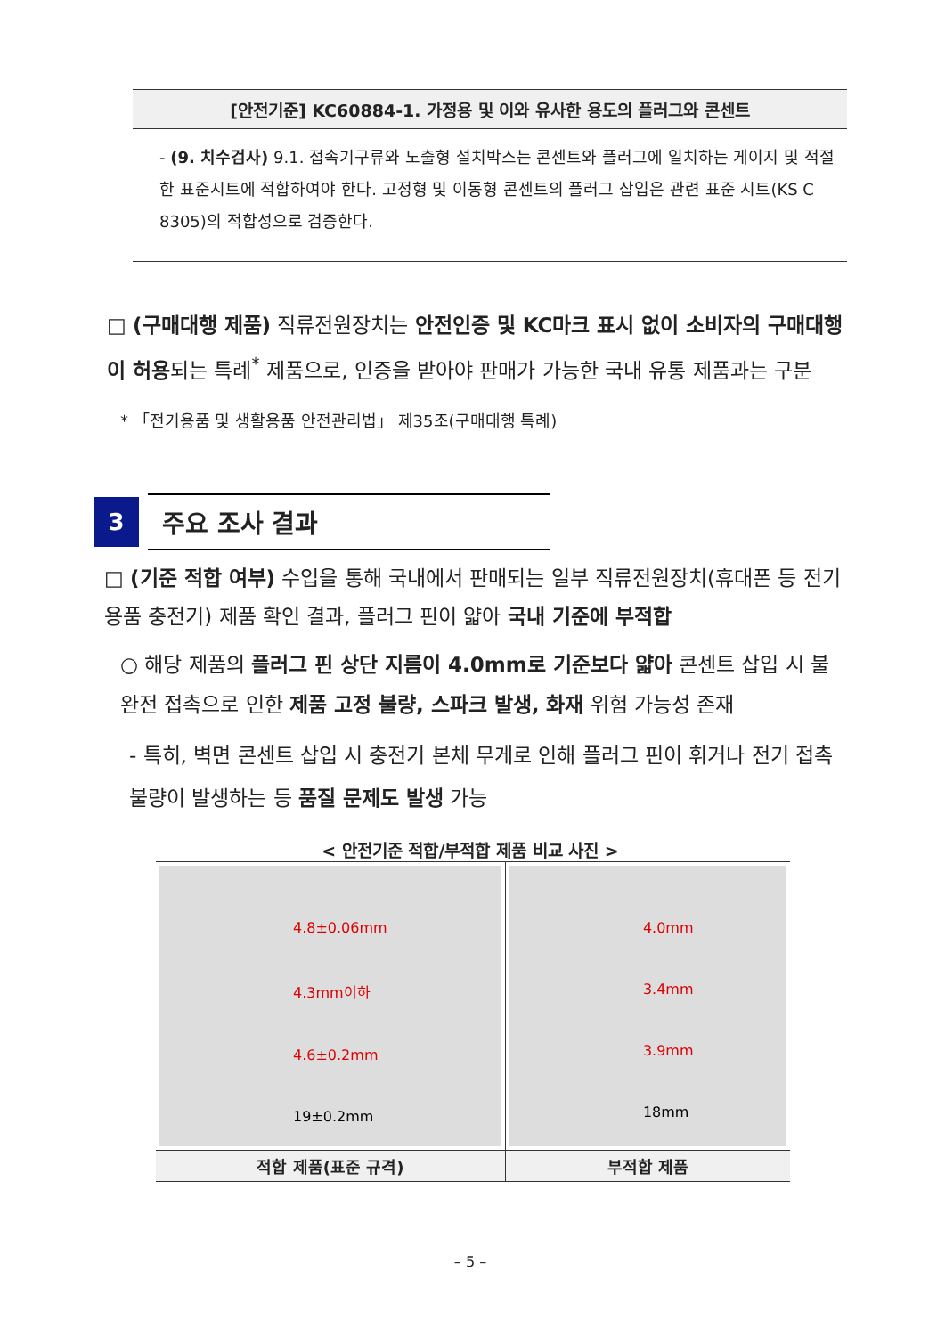[안전기준] KC60884-1. 가정용 및 이와 유사한 용도의 플러그와 콘센트
- (9. 치수검사) 9.1. 접속기구류와 노출형 설치박스는 콘센트와 플러그에 일치하는 게이지 및 적절한 표준시트에 적합하여야 한다. 고정형 및 이동형 콘센트의 플러그 삽입은 관련 표준 시트(KS C 8305)의 적합성으로 검증한다.
□ (구매대행 제품) 직류전원장치는 안전인증 및 KC마크 표시 없이 소비자의 구매대행이 허용되는 특례<sup>*</sup> 제품으로, 인증을 받아야 판매가 가능한 국내 유통 제품과는 구분
* 「전기용품 및 생활용품 안전관리법」 제35조(구매대행 특례)
3
주요 조사 결과
□ (기준 적합 여부) 수입을 통해 국내에서 판매되는 일부 직류전원장치(휴대폰 등 전기용품 충전기) 제품 확인 결과, 플러그 핀이 얇아 국내 기준에 부적합
○ 해당 제품의 플러그 핀 상단 지름이 4.0mm로 기준보다 얇아 콘센트 삽입 시 불완전 접촉으로 인한 제품 고정 불량, 스파크 발생, 화재 위험 가능성 존재
- 특히, 벽면 콘센트 삽입 시 충전기 본체 무게로 인해 플러그 핀이 휘거나 전기 접촉 불량이 발생하는 등 품질 문제도 발생 가능
< 안전기준 적합/부적합 제품 비교 사진 >
| 4.8±0.06mm 4.3mm이하 4.6±0.2mm 19±0.2mm | 4.0mm 3.4mm 3.9mm 18mm |
| 적합 제품(표준 규격) | 부적합 제품 |
– 5 –